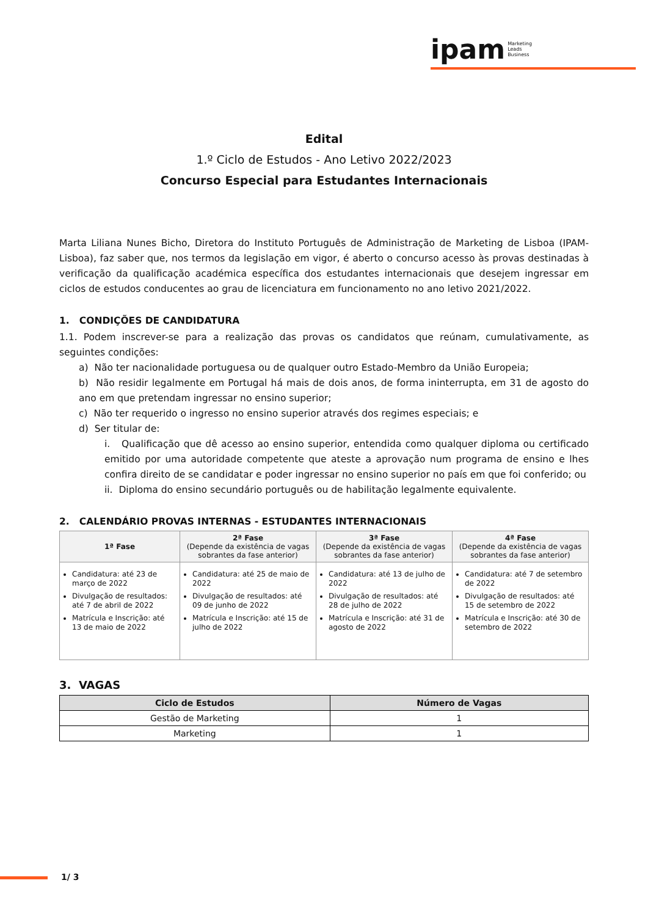ipam Marketing
Leads
Business
Edital
1.º Ciclo de Estudos - Ano Letivo 2022/2023
Concurso Especial para Estudantes Internacionais
Marta Liliana Nunes Bicho, Diretora do Instituto Português de Administração de Marketing de Lisboa (IPAM-Lisboa), faz saber que, nos termos da legislação em vigor, é aberto o concurso acesso às provas destinadas à verificação da qualificação académica específica dos estudantes internacionais que desejem ingressar em ciclos de estudos conducentes ao grau de licenciatura em funcionamento no ano letivo 2021/2022.
1. CONDIÇÕES DE CANDIDATURA
1.1. Podem inscrever-se para a realização das provas os candidatos que reúnam, cumulativamente, as seguintes condições:
a) Não ter nacionalidade portuguesa ou de qualquer outro Estado-Membro da União Europeia;
b) Não residir legalmente em Portugal há mais de dois anos, de forma ininterrupta, em 31 de agosto do ano em que pretendam ingressar no ensino superior;
c) Não ter requerido o ingresso no ensino superior através dos regimes especiais; e
d) Ser titular de:
i. Qualificação que dê acesso ao ensino superior, entendida como qualquer diploma ou certificado emitido por uma autoridade competente que ateste a aprovação num programa de ensino e lhes confira direito de se candidatar e poder ingressar no ensino superior no país em que foi conferido; ou
ii. Diploma do ensino secundário português ou de habilitação legalmente equivalente.
2. CALENDÁRIO PROVAS INTERNAS - ESTUDANTES INTERNACIONAIS
| 1ª Fase | 2ª Fase (Depende da existência de vagas sobrantes da fase anterior) | 3ª Fase (Depende da existência de vagas sobrantes da fase anterior) | 4ª Fase (Depende da existência de vagas sobrantes da fase anterior) |
| --- | --- | --- | --- |
| Candidatura: até 23 de março de 2022 Divulgação de resultados: até 7 de abril de 2022 Matrícula e Inscrição: até 13 de maio de 2022 | Candidatura: até 25 de maio de 2022 Divulgação de resultados: até 09 de junho de 2022 Matrícula e Inscrição: até 15 de julho de 2022 | Candidatura: até 13 de julho de 2022 Divulgação de resultados: até 28 de julho de 2022 Matrícula e Inscrição: até 31 de agosto de 2022 | Candidatura: até 7 de setembro de 2022 Divulgação de resultados: até 15 de setembro de 2022 Matrícula e Inscrição: até 30 de setembro de 2022 |
3. VAGAS
| Ciclo de Estudos | Número de Vagas |
| --- | --- |
| Gestão de Marketing | 1 |
| Marketing | 1 |
1/ 3